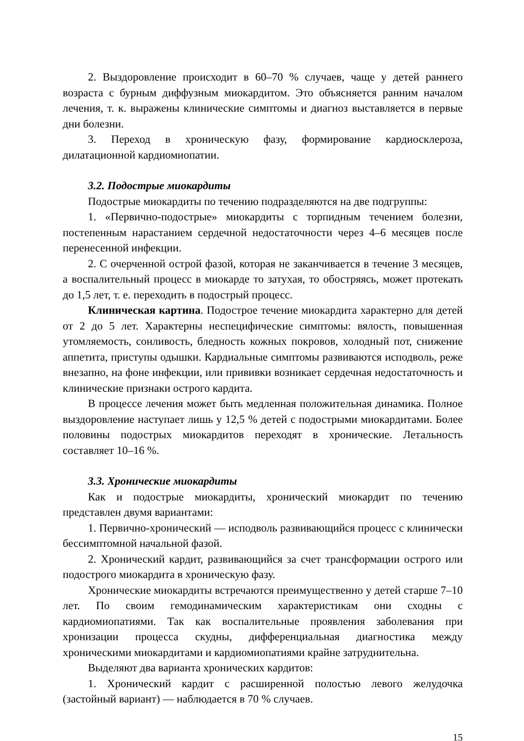2. Выздоровление происходит в 60–70 % случаев, чаще у детей раннего возраста с бурным диффузным миокардитом. Это объясняется ранним началом лечения, т. к. выражены клинические симптомы и диагноз выставляется в первые дни болезни.
3. Переход в хроническую фазу, формирование кардиосклероза, дилатационной кардиомиопатии.
3.2. Подострые миокардиты
Подострые миокардиты по течению подразделяются на две подгруппы:
1. «Первично-подострые» миокардиты с торпидным течением болезни, постепенным нарастанием сердечной недостаточности через 4–6 месяцев после перенесенной инфекции.
2. С очерченной острой фазой, которая не заканчивается в течение 3 месяцев, а воспалительный процесс в миокарде то затухая, то обостряясь, может протекать до 1,5 лет, т. е. переходить в подострый процесс.
Клиническая картина. Подострое течение миокардита характерно для детей от 2 до 5 лет. Характерны неспецифические симптомы: вялость, повышенная утомляемость, сонливость, бледность кожных покровов, холодный пот, снижение аппетита, приступы одышки. Кардиальные симптомы развиваются исподволь, реже внезапно, на фоне инфекции, или прививки возникает сердечная недостаточность и клинические признаки острого кардита.
В процессе лечения может быть медленная положительная динамика. Полное выздоровление наступает лишь у 12,5 % детей с подострыми миокардитами. Более половины подострых миокардитов переходят в хронические. Летальность составляет 10–16 %.
3.3. Хронические миокардиты
Как и подострые миокардиты, хронический миокардит по течению представлен двумя вариантами:
1. Первично-хронический — исподволь развивающийся процесс с клинически бессимптомной начальной фазой.
2. Хронический кардит, развивающийся за счет трансформации острого или подострого миокардита в хроническую фазу.
Хронические миокардиты встречаются преимущественно у детей старше 7–10 лет. По своим гемодинамическим характеристикам они сходны с кардиомиопатиями. Так как воспалительные проявления заболевания при хронизации процесса скудны, дифференциальная диагностика между хроническими миокардитами и кардиомиопатиями крайне затруднительна.
Выделяют два варианта хронических кардитов:
1. Хронический кардит с расширенной полостью левого желудочка (застойный вариант) — наблюдается в 70 % случаев.
15